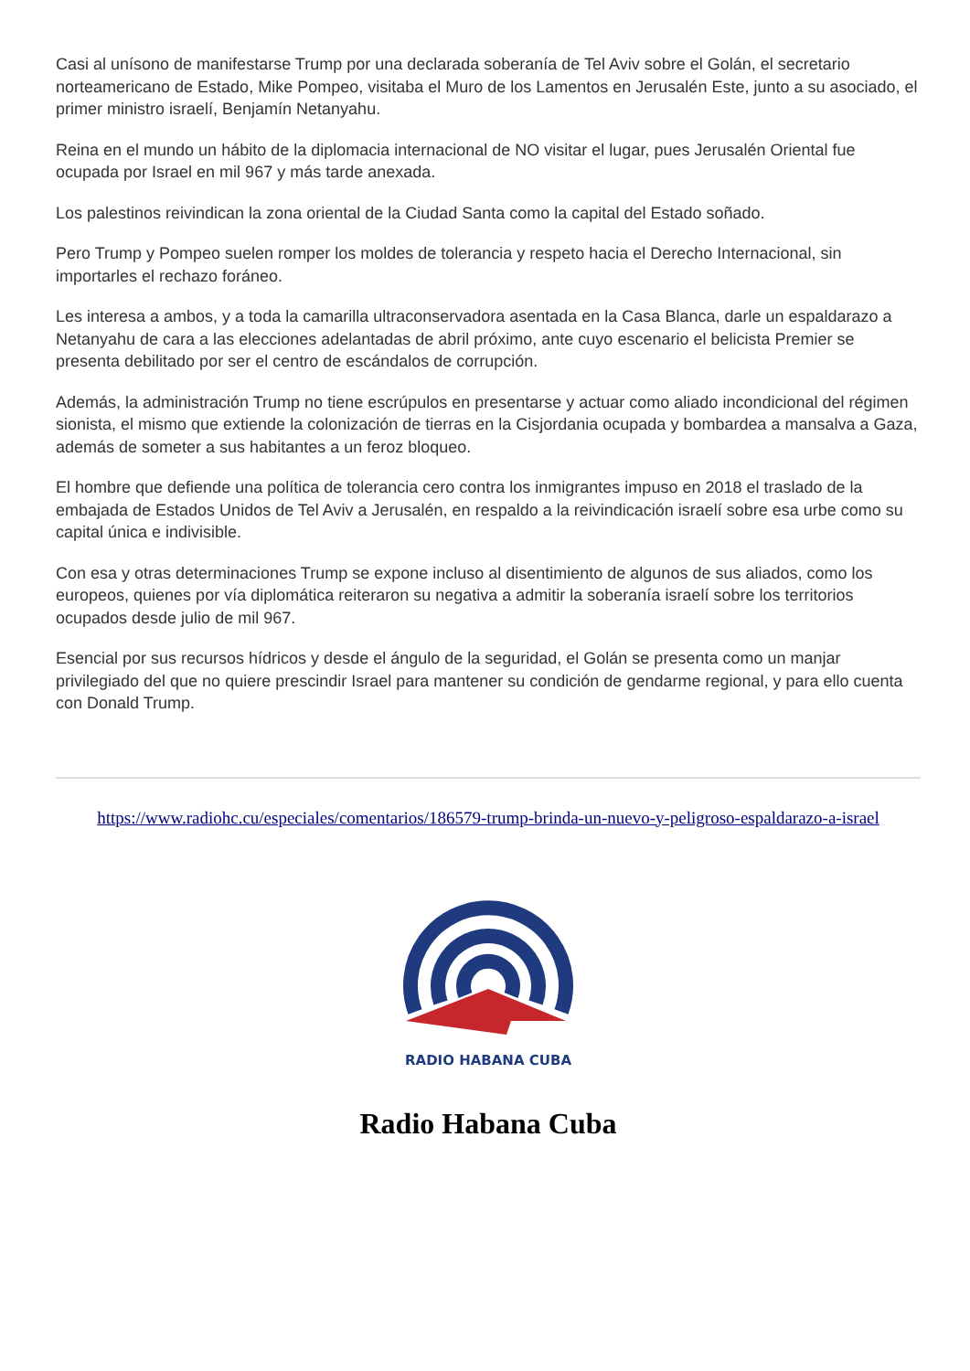Casi al unísono de manifestarse Trump por una declarada soberanía de Tel Aviv sobre el Golán, el secretario norteamericano de Estado, Mike Pompeo, visitaba el Muro de los Lamentos en Jerusalén Este, junto a su asociado, el primer ministro israelí, Benjamín Netanyahu.
Reina en el mundo un hábito de la diplomacia internacional de NO visitar el lugar, pues Jerusalén Oriental fue ocupada por Israel en mil 967 y más tarde anexada.
Los palestinos reivindican la zona oriental de la Ciudad Santa como la capital del Estado soñado.
Pero Trump y Pompeo suelen romper los moldes de tolerancia y respeto hacia el Derecho Internacional, sin importarles el rechazo foráneo.
Les interesa a ambos, y a toda la camarilla ultraconservadora asentada en la Casa Blanca, darle un espaldarazo a Netanyahu de cara a las elecciones adelantadas de abril próximo, ante cuyo escenario el belicista Premier se presenta debilitado por ser el centro de escándalos de corrupción.
Además, la administración Trump no tiene escrúpulos en presentarse y actuar como aliado incondicional del régimen sionista, el mismo que extiende la colonización de tierras en la Cisjordania ocupada y bombardea a mansalva a Gaza, además de someter a sus habitantes a un feroz bloqueo.
El hombre que defiende una política de tolerancia cero contra los inmigrantes impuso en 2018 el traslado de la embajada de Estados Unidos de Tel Aviv a Jerusalén, en respaldo a la reivindicación israelí sobre esa urbe como su capital única e indivisible.
Con esa y otras determinaciones Trump se expone incluso al disentimiento de algunos de sus aliados, como los europeos, quienes por vía diplomática reiteraron su negativa a admitir la soberanía israelí sobre los territorios ocupados desde julio de mil 967.
Esencial por sus recursos hídricos y desde el ángulo de la seguridad, el Golán se presenta como un manjar privilegiado del que no quiere prescindir Israel para mantener su condición de gendarme regional, y para ello cuenta con Donald Trump.
https://www.radiohc.cu/especiales/comentarios/186579-trump-brinda-un-nuevo-y-peligroso-espaldarazo-a-israel
RADIO HABANA CUBA
Radio Habana Cuba